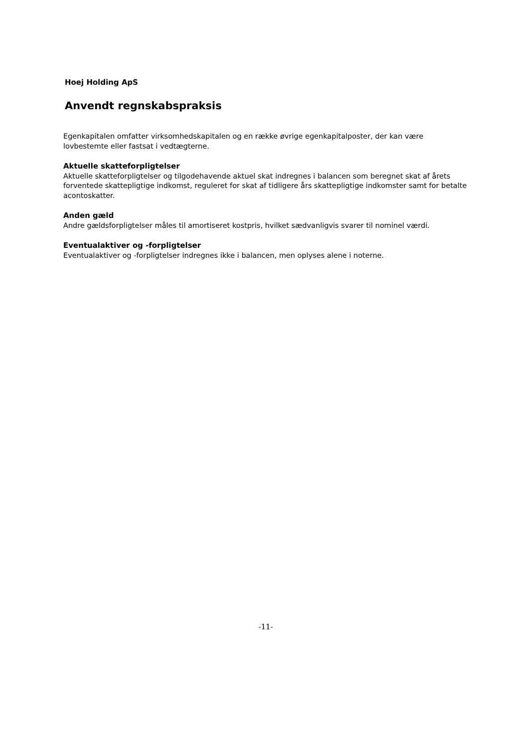Hoej Holding ApS
Anvendt regnskabspraksis
Egenkapitalen omfatter virksomhedskapitalen og en række øvrige egenkapitalposter, der kan være lovbestemte eller fastsat i vedtægterne.
Aktuelle skatteforpligtelser
Aktuelle skatteforpligtelser og tilgodehavende aktuel skat indregnes i balancen som beregnet skat af årets forventede skattepligtige indkomst, reguleret for skat af tidligere års skattepligtige indkomster samt for betalte acontoskatter.
Anden gæld
Andre gældsforpligtelser måles til amortiseret kostpris, hvilket sædvanligvis svarer til nominel værdi.
Eventualaktiver og -forpligtelser
Eventualaktiver og -forpligtelser indregnes ikke i balancen, men oplyses alene i noterne.
-11-